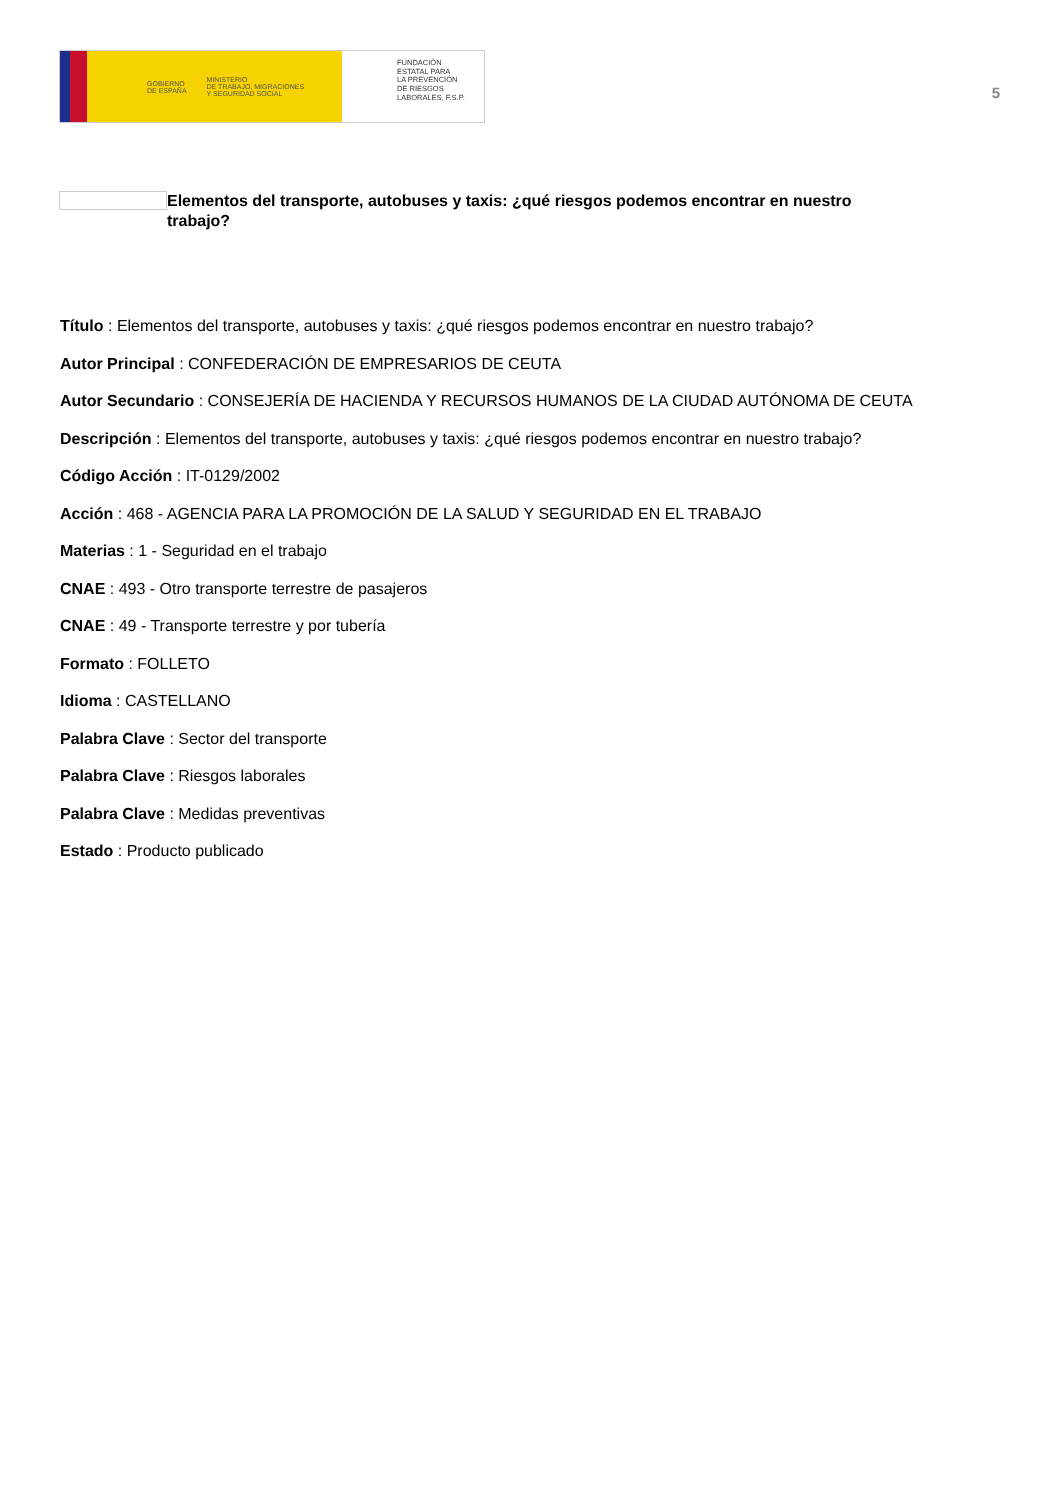GOBIERNO
DE ESPAÑA MINISTERIO
DE TRABAJO, MIGRACIONES
Y SEGURIDAD SOCIAL
FUNDACIÓN
ESTATAL PARA
LA PREVENCIÓN
DE RIESGOS
LABORALES, F.S.P.
5
Elementos del transporte, autobuses y taxis: ¿qué riesgos podemos encontrar en nuestro trabajo?
Título : Elementos del transporte, autobuses y taxis: ¿qué riesgos podemos encontrar en nuestro trabajo?
Autor Principal : CONFEDERACIÓN DE EMPRESARIOS DE CEUTA
Autor Secundario : CONSEJERÍA DE HACIENDA Y RECURSOS HUMANOS DE LA CIUDAD AUTÓNOMA DE CEUTA
Descripción : Elementos del transporte, autobuses y taxis: ¿qué riesgos podemos encontrar en nuestro trabajo?
Código Acción : IT-0129/2002
Acción : 468 - AGENCIA PARA LA PROMOCIÓN DE LA SALUD Y SEGURIDAD EN EL TRABAJO
Materias : 1 - Seguridad en el trabajo
CNAE : 493 - Otro transporte terrestre de pasajeros
CNAE : 49 - Transporte terrestre y por tubería
Formato : FOLLETO
Idioma : CASTELLANO
Palabra Clave : Sector del transporte
Palabra Clave : Riesgos laborales
Palabra Clave : Medidas preventivas
Estado : Producto publicado